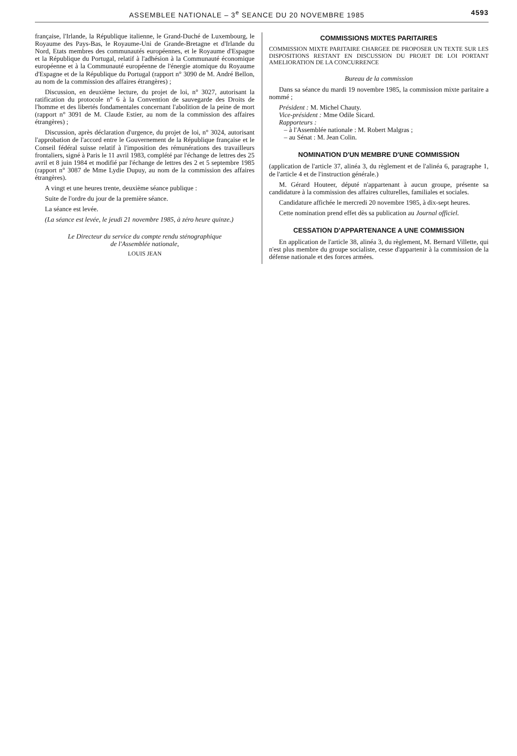ASSEMBLEE NATIONALE – 3<sup>e</sup> SEANCE DU 20 NOVEMBRE 1985
4593
française, l'Irlande, la République italienne, le Grand-Duché de Luxembourg, le Royaume des Pays-Bas, le Royaume-Uni de Grande-Bretagne et d'Irlande du Nord, Etats membres des communautés européennes, et le Royaume d'Espagne et la République du Portugal, relatif à l'adhésion à la Communauté économique européenne et à la Communauté européenne de l'énergie atomique du Royaume d'Espagne et de la République du Portugal (rapport n° 3090 de M. André Bellon, au nom de la commission des affaires étrangères) ;
Discussion, en deuxième lecture, du projet de loi, n° 3027, autorisant la ratification du protocole n° 6 à la Convention de sauvegarde des Droits de l'homme et des libertés fondamentales concernant l'abolition de la peine de mort (rapport n° 3091 de M. Claude Estier, au nom de la commission des affaires étrangères) ;
Discussion, après déclaration d'urgence, du projet de loi, n° 3024, autorisant l'approbation de l'accord entre le Gouvernement de la République française et le Conseil fédéral suisse relatif à l'imposition des rémunérations des travailleurs frontaliers, signé à Paris le 11 avril 1983, complété par l'échange de lettres des 25 avril et 8 juin 1984 et modifié par l'échange de lettres des 2 et 5 septembre 1985 (rapport n° 3087 de Mme Lydie Dupuy, au nom de la commission des affaires étrangères).
A vingt et une heures trente, deuxième séance publique :
Suite de l'ordre du jour de la première séance.
La séance est levée.
(La séance est levée, le jeudi 21 novembre 1985, à zéro heure quinze.)
Le Directeur du service du compte rendu sténographique
de l'Assemblée nationale,
LOUIS JEAN
COMMISSIONS MIXTES PARITAIRES
COMMISSION MIXTE PARITAIRE CHARGEE DE PROPOSER UN TEXTE SUR LES DISPOSITIONS RESTANT EN DISCUSSION DU PROJET DE LOI PORTANT AMELIORATION DE LA CONCURRENCE
Bureau de la commission
Dans sa séance du mardi 19 novembre 1985, la commission mixte paritaire a nommé ;
Président : M. Michel Chauty.
Vice-président : Mme Odile Sicard.
Rapporteurs :
– à l'Assemblée nationale : M. Robert Malgras ;
– au Sénat : M. Jean Colin.
NOMINATION D'UN MEMBRE D'UNE COMMISSION
(application de l'article 37, alinéa 3, du règlement et de l'alinéa 6, paragraphe 1, de l'article 4 et de l'instruction générale.)
M. Gérard Houteer, député n'appartenant à aucun groupe, présente sa candidature à la commission des affaires culturelles, familiales et sociales.
Candidature affichée le mercredi 20 novembre 1985, à dix-sept heures.
Cette nomination prend effet dès sa publication au Journal officiel.
CESSATION D'APPARTENANCE A UNE COMMISSION
En application de l'article 38, alinéa 3, du règlement, M. Bernard Villette, qui n'est plus membre du groupe socialiste, cesse d'appartenir à la commission de la défense nationale et des forces armées.